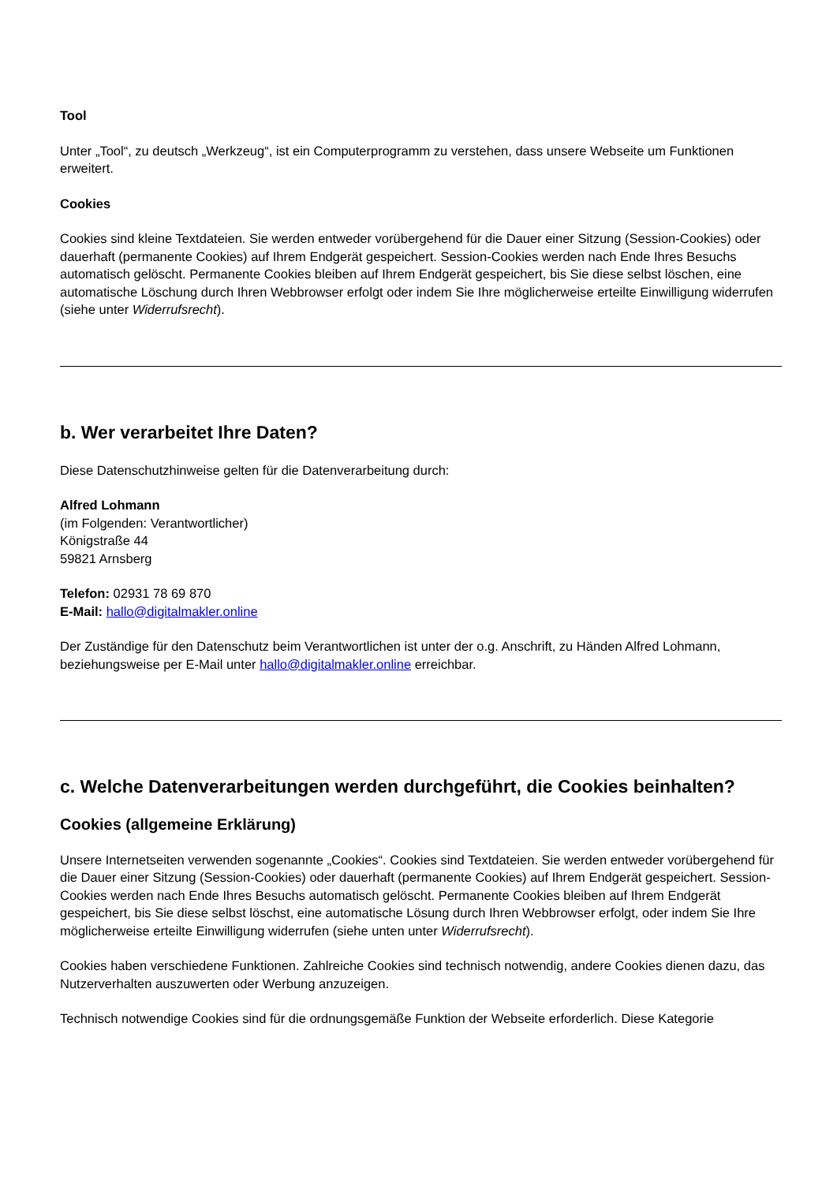Tool
Unter „Tool“, zu deutsch „Werkzeug“, ist ein Computerprogramm zu verstehen, dass unsere Webseite um Funktionen erweitert.
Cookies
Cookies sind kleine Textdateien. Sie werden entweder vorübergehend für die Dauer einer Sitzung (Session-Cookies) oder dauerhaft (permanente Cookies) auf Ihrem Endgerät gespeichert. Session-Cookies werden nach Ende Ihres Besuchs automatisch gelöscht. Permanente Cookies bleiben auf Ihrem Endgerät gespeichert, bis Sie diese selbst löschen, eine automatische Löschung durch Ihren Webbrowser erfolgt oder indem Sie Ihre möglicherweise erteilte Einwilligung widerrufen (siehe unter Widerrufsrecht).
b. Wer verarbeitet Ihre Daten?
Diese Datenschutzhinweise gelten für die Datenverarbeitung durch:
Alfred Lohmann
(im Folgenden: Verantwortlicher)
Königstraße 44
59821 Arnsberg
Telefon: 02931 78 69 870
E-Mail: hallo@digitalmakler.online
Der Zuständige für den Datenschutz beim Verantwortlichen ist unter der o.g. Anschrift, zu Händen Alfred Lohmann, beziehungsweise per E-Mail unter hallo@digitalmakler.online erreichbar.
c. Welche Datenverarbeitungen werden durchgeführt, die Cookies beinhalten?
Cookies (allgemeine Erklärung)
Unsere Internetseiten verwenden sogenannte „Cookies“. Cookies sind Textdateien. Sie werden entweder vorübergehend für die Dauer einer Sitzung (Session-Cookies) oder dauerhaft (permanente Cookies) auf Ihrem Endgerät gespeichert. Session- Cookies werden nach Ende Ihres Besuchs automatisch gelöscht. Permanente Cookies bleiben auf Ihrem Endgerät gespeichert, bis Sie diese selbst löschst, eine automatische Lösung durch Ihren Webbrowser erfolgt, oder indem Sie Ihre möglicherweise erteilte Einwilligung widerrufen (siehe unten unter Widerrufsrecht).
Cookies haben verschiedene Funktionen. Zahlreiche Cookies sind technisch notwendig, andere Cookies dienen dazu, das Nutzerverhalten auszuwerten oder Werbung anzuzeigen.
Technisch notwendige Cookies sind für die ordnungsgemäße Funktion der Webseite erforderlich. Diese Kategorie